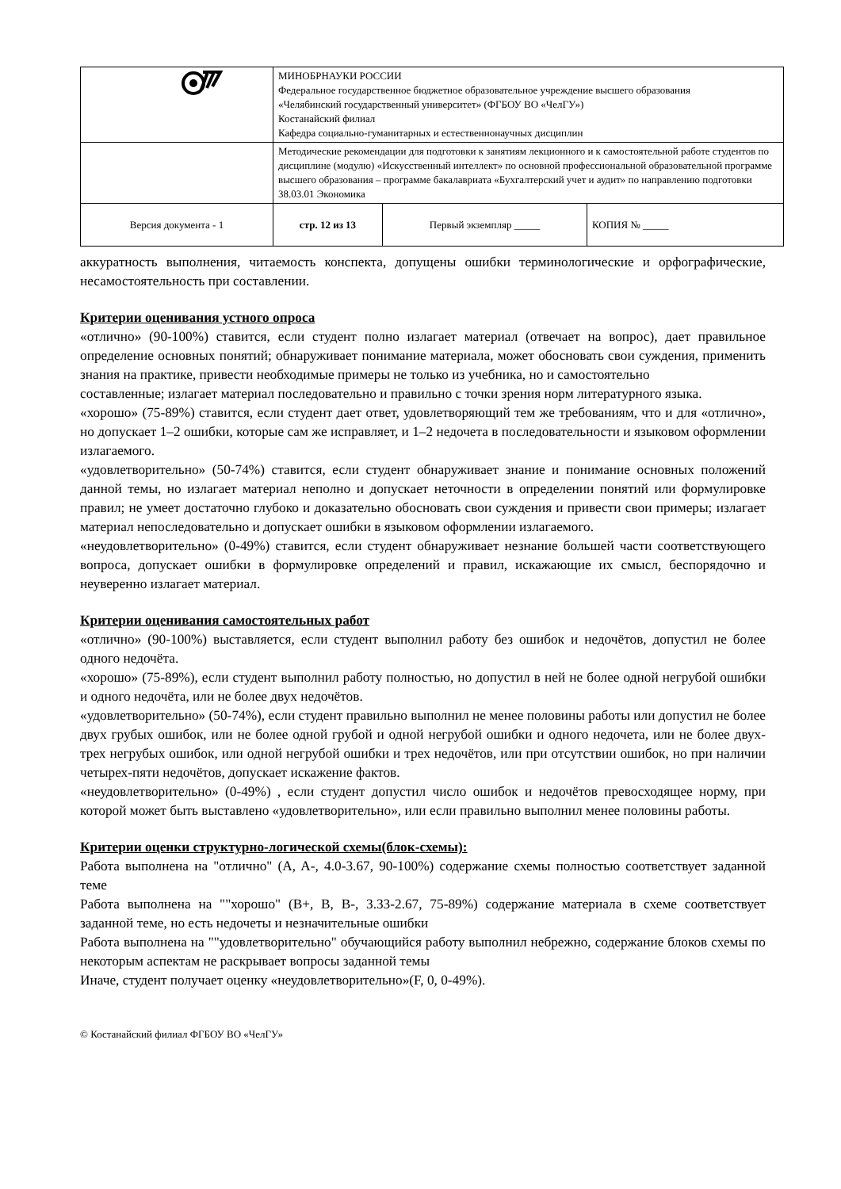| | МИНОБРНАУКИ РОССИИ Федеральное государственное бюджетное образовательное учреждение высшего образования «Челябинский государственный университет» (ФГБОУ ВО «ЧелГУ») Костанайский филиал Кафедра социально-гуманитарных и естественнонаучных дисциплин | | |
| | Методические рекомендации для подготовки к занятиям лекционного и к самостоятельной работе студентов по дисциплине (модулю) «Искусственный интеллект» по основной профессиональной образовательной программе высшего образования – программе бакалавриата «Бухгалтерский учет и аудит» по направлению подготовки 38.03.01 Экономика | | |
| Версия документа - 1 | стр. 12 из 13 | Первый экземпляр _____ | КОПИЯ № _____ |
аккуратность выполнения, читаемость конспекта, допущены ошибки терминологические и орфографические, несамостоятельность при составлении.
Критерии оценивания устного опроса
«отлично» (90-100%) ставится, если студент полно излагает материал (отвечает на вопрос), дает правильное определение основных понятий; обнаруживает понимание материала, может обосновать свои суждения, применить знания на практике, привести необходимые примеры не только из учебника, но и самостоятельно
составленные; излагает материал последовательно и правильно с точки зрения норм литературного языка.
«хорошо» (75-89%) ставится, если студент дает ответ, удовлетворяющий тем же требованиям, что и для «отлично», но допускает 1–2 ошибки, которые сам же исправляет, и 1–2 недочета в последовательности и языковом оформлении излагаемого.
«удовлетворительно» (50-74%) ставится, если студент обнаруживает знание и понимание основных положений данной темы, но излагает материал неполно и допускает неточности в определении понятий или формулировке правил; не умеет достаточно глубоко и доказательно обосновать свои суждения и привести свои примеры; излагает материал непоследовательно и допускает ошибки в языковом оформлении излагаемого.
«неудовлетворительно» (0-49%) ставится, если студент обнаруживает незнание большей части соответствующего вопроса, допускает ошибки в формулировке определений и правил, искажающие их смысл, беспорядочно и неуверенно излагает материал.
Критерии оценивания самостоятельных работ
«отлично» (90-100%) выставляется, если студент выполнил работу без ошибок и недочётов, допустил не более одного недочёта.
«хорошо» (75-89%), если студент выполнил работу полностью, но допустил в ней не более одной негрубой ошибки и одного недочёта, или не более двух недочётов.
«удовлетворительно» (50-74%), если студент правильно выполнил не менее половины работы или допустил не более двух грубых ошибок, или не более одной грубой и одной негрубой ошибки и одного недочета, или не более двух-трех негрубых ошибок, или одной негрубой ошибки и трех недочётов, или при отсутствии ошибок, но при наличии четырех-пяти недочётов, допускает искажение фактов.
«неудовлетворительно» (0-49%) , если студент допустил число ошибок и недочётов превосходящее норму, при которой может быть выставлено «удовлетворительно», или если правильно выполнил менее половины работы.
Критерии оценки структурно-логической схемы(блок-схемы):
Работа выполнена на "отлично" (A, A-, 4.0-3.67, 90-100%) содержание схемы полностью соответствует заданной теме
Работа выполнена на ""хорошо" (B+, B, B-, 3.33-2.67, 75-89%) содержание материала в схеме соответствует заданной теме, но есть недочеты и незначительные ошибки
Работа выполнена на ""удовлетворительно" обучающийся работу выполнил небрежно, содержание блоков схемы по некоторым аспектам не раскрывает вопросы заданной темы
Иначе, студент получает оценку «неудовлетворительно»(F, 0, 0-49%).
© Костанайский филиал ФГБОУ ВО «ЧелГУ»